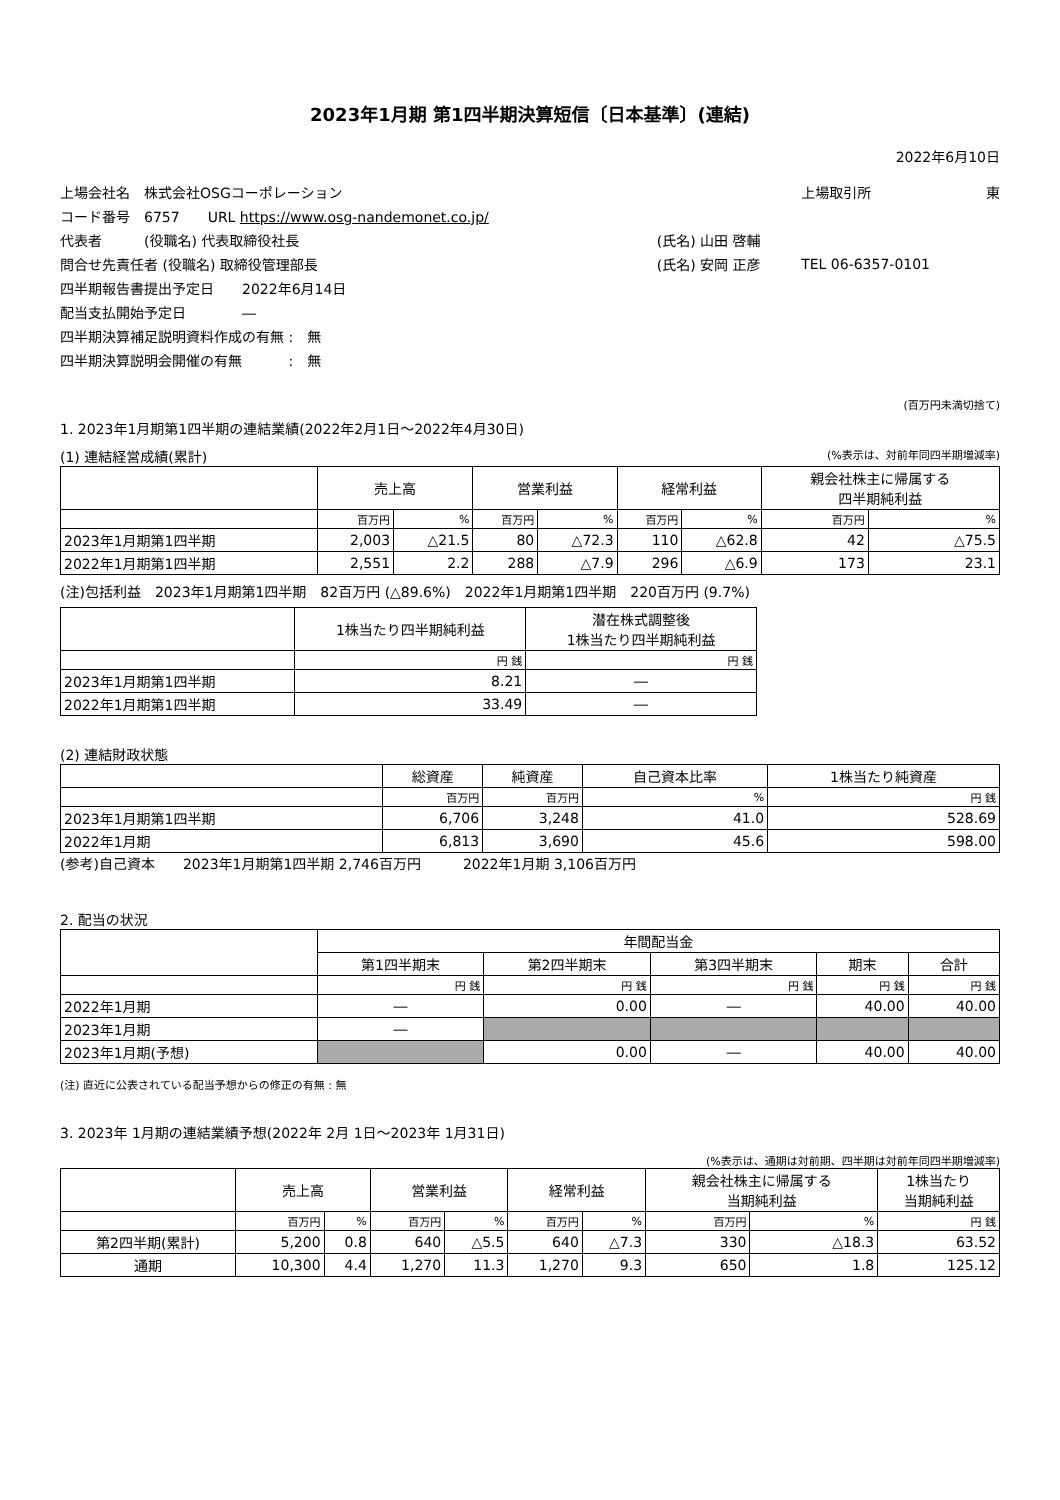2023年1月期 第1四半期決算短信〔日本基準〕(連結)
2022年6月10日
| 上場会社名 株式会社OSGコーポレーション | | 上場取引所 | 東 |
| コード番号 6757 URL https://www.osg-nandemonet.co.jp/ | | | |
| 代表者 (役職名) 代表取締役社長 | (氏名) 山田 啓輔 | | |
| 問合せ先責任者 (役職名) 取締役管理部長 | (氏名) 安岡 正彦 | TEL 06-6357-0101 | |
| 四半期報告書提出予定日 2022年6月14日 | | | |
| 配当支払開始予定日 ― | | | |
| 四半期決算補足説明資料作成の有無 : 無 | | | |
| 四半期決算説明会開催の有無 : 無 | | | |
(百万円未満切捨て)
1. 2023年1月期第1四半期の連結業績(2022年2月1日～2022年4月30日)
(1) 連結経営成績(累計) (%表示は、対前年同四半期増減率)
| | 売上高 | | 営業利益 | | 経常利益 | | 親会社株主に帰属する 四半期純利益 | |
| --- | --- | --- | --- | --- | --- | --- | --- | --- |
| | 百万円 | % | 百万円 | % | 百万円 | % | 百万円 | % |
| 2023年1月期第1四半期 | 2,003 | △21.5 | 80 | △72.3 | 110 | △62.8 | 42 | △75.5 |
| 2022年1月期第1四半期 | 2,551 | 2.2 | 288 | △7.9 | 296 | △6.9 | 173 | 23.1 |
(注)包括利益　2023年1月期第1四半期　82百万円 (△89.6%)　2022年1月期第1四半期　220百万円 (9.7%)
| | 1株当たり四半期純利益 | 潜在株式調整後 1株当たり四半期純利益 |
| --- | --- | --- |
| | 円 銭 | 円 銭 |
| 2023年1月期第1四半期 | 8.21 | ― |
| 2022年1月期第1四半期 | 33.49 | ― |
(2) 連結財政状態
| | 総資産 | 純資産 | 自己資本比率 | 1株当たり純資産 |
| --- | --- | --- | --- | --- |
| | 百万円 | 百万円 | % | 円 銭 |
| 2023年1月期第1四半期 | 6,706 | 3,248 | 41.0 | 528.69 |
| 2022年1月期 | 6,813 | 3,690 | 45.6 | 598.00 |
(参考)自己資本　　2023年1月期第1四半期 2,746百万円　　　2022年1月期 3,106百万円
2. 配当の状況
| | 年間配当金 | | | | |
| --- | --- | --- | --- | --- | --- |
| | 第1四半期末 | 第2四半期末 | 第3四半期末 | 期末 | 合計 |
| | 円 銭 | 円 銭 | 円 銭 | 円 銭 | 円 銭 |
| 2022年1月期 | ― | 0.00 | ― | 40.00 | 40.00 |
| 2023年1月期 | ― | | | | |
| 2023年1月期(予想) | | 0.00 | ― | 40.00 | 40.00 |
(注) 直近に公表されている配当予想からの修正の有無 : 無
3. 2023年 1月期の連結業績予想(2022年 2月 1日～2023年 1月31日)
(%表示は、通期は対前期、四半期は対前年同四半期増減率)
| | 売上高 | | 営業利益 | | 経常利益 | | 親会社株主に帰属する 当期純利益 | | 1株当たり 当期純利益 |
| --- | --- | --- | --- | --- | --- | --- | --- | --- | --- |
| | 百万円 | % | 百万円 | % | 百万円 | % | 百万円 | % | 円 銭 |
| 第2四半期(累計) | 5,200 | 0.8 | 640 | △5.5 | 640 | △7.3 | 330 | △18.3 | 63.52 |
| 通期 | 10,300 | 4.4 | 1,270 | 11.3 | 1,270 | 9.3 | 650 | 1.8 | 125.12 |